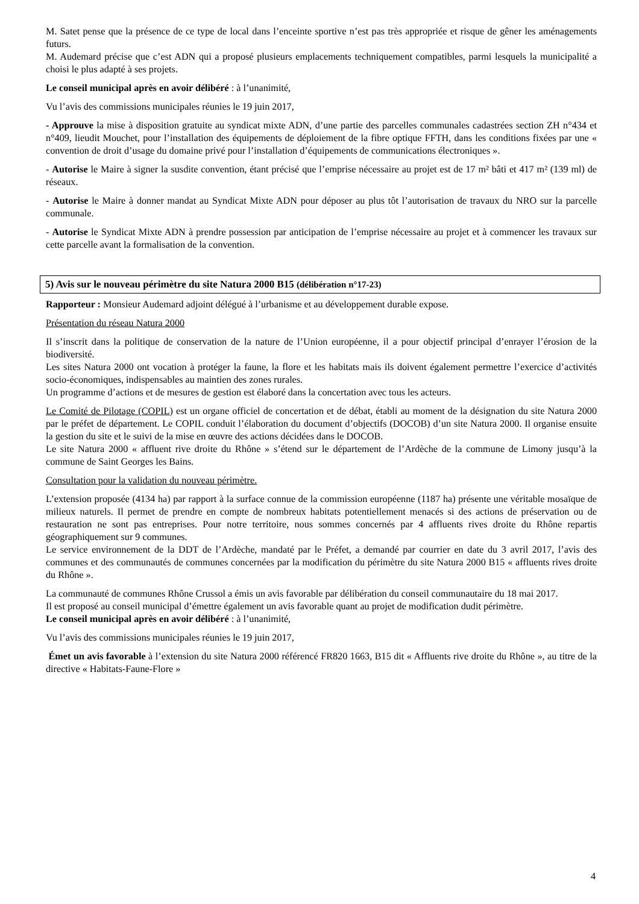M. Satet pense que la présence de ce type de local dans l’enceinte sportive n’est pas très appropriée et risque de gêner les aménagements futurs.
M. Audemard précise que c’est ADN qui a proposé plusieurs emplacements techniquement compatibles, parmi lesquels la municipalité a choisi le plus adapté à ses projets.
Le conseil municipal après en avoir délibéré : à l’unanimité,
Vu l’avis des commissions municipales réunies le 19 juin 2017,
- Approuve la mise à disposition gratuite au syndicat mixte ADN, d’une partie des parcelles communales cadastrées section ZH n°434 et n°409, lieudit Mouchet, pour l’installation des équipements de déploiement de la fibre optique FFTH, dans les conditions fixées par une « convention de droit d’usage du domaine privé pour l’installation d’équipements de communications électroniques ».
- Autorise le Maire à signer la susdite convention, étant précisé que l’emprise nécessaire au projet est de 17 m² bâti et 417 m² (139 ml) de réseaux.
- Autorise le Maire à donner mandat au Syndicat Mixte ADN pour déposer au plus tôt l’autorisation de travaux du NRO sur la parcelle communale.
- Autorise le Syndicat Mixte ADN à prendre possession par anticipation de l’emprise nécessaire au projet et à commencer les travaux sur cette parcelle avant la formalisation de la convention.
5) Avis sur le nouveau périmètre du site Natura 2000 B15 (délibération n°17-23)
Rapporteur : Monsieur Audemard adjoint délégué à l’urbanisme et au développement durable expose.
Présentation du réseau Natura 2000
Il s’inscrit dans la politique de conservation de la nature de l’Union européenne, il a pour objectif principal d’enrayer l’érosion de la biodiversité.
Les sites Natura 2000 ont vocation à protéger la faune, la flore et les habitats mais ils doivent également permettre l’exercice d’activités socio-économiques, indispensables au maintien des zones rurales.
Un programme d’actions et de mesures de gestion est élaboré dans la concertation avec tous les acteurs.
Le Comité de Pilotage (COPIL) est un organe officiel de concertation et de débat, établi au moment de la désignation du site Natura 2000 par le préfet de département. Le COPIL conduit l’élaboration du document d’objectifs (DOCOB) d’un site Natura 2000. Il organise ensuite la gestion du site et le suivi de la mise en œuvre des actions décidées dans le DOCOB.
Le site Natura 2000 « affluent rive droite du Rhône » s’étend sur le département de l’Ardèche de la commune de Limony jusqu’à la commune de Saint Georges les Bains.
Consultation pour la validation du nouveau périmètre.
L’extension proposée (4134 ha) par rapport à la surface connue de la commission européenne (1187 ha) présente une véritable mosaïque de milieux naturels. Il permet de prendre en compte de nombreux habitats potentiellement menacés si des actions de préservation ou de restauration ne sont pas entreprises. Pour notre territoire, nous sommes concernés par 4 affluents rives droite du Rhône repartis géographiquement sur 9 communes.
Le service environnement de la DDT de l’Ardèche, mandaté par le Préfet, a demandé par courrier en date du 3 avril 2017, l’avis des communes et des communautés de communes concernées par la modification du périmètre du site Natura 2000 B15 « affluents rives droite du Rhône ».
La communauté de communes Rhône Crussol a émis un avis favorable par délibération du conseil communautaire du 18 mai 2017.
Il est proposé au conseil municipal d’émettre également un avis favorable quant au projet de modification dudit périmètre.
Le conseil municipal après en avoir délibéré : à l’unanimité,
Vu l’avis des commissions municipales réunies le 19 juin 2017,
Émet un avis favorable à l’extension du site Natura 2000 référencé FR820 1663, B15 dit « Affluents rive droite du Rhône », au titre de la directive « Habitats-Faune-Flore »
4